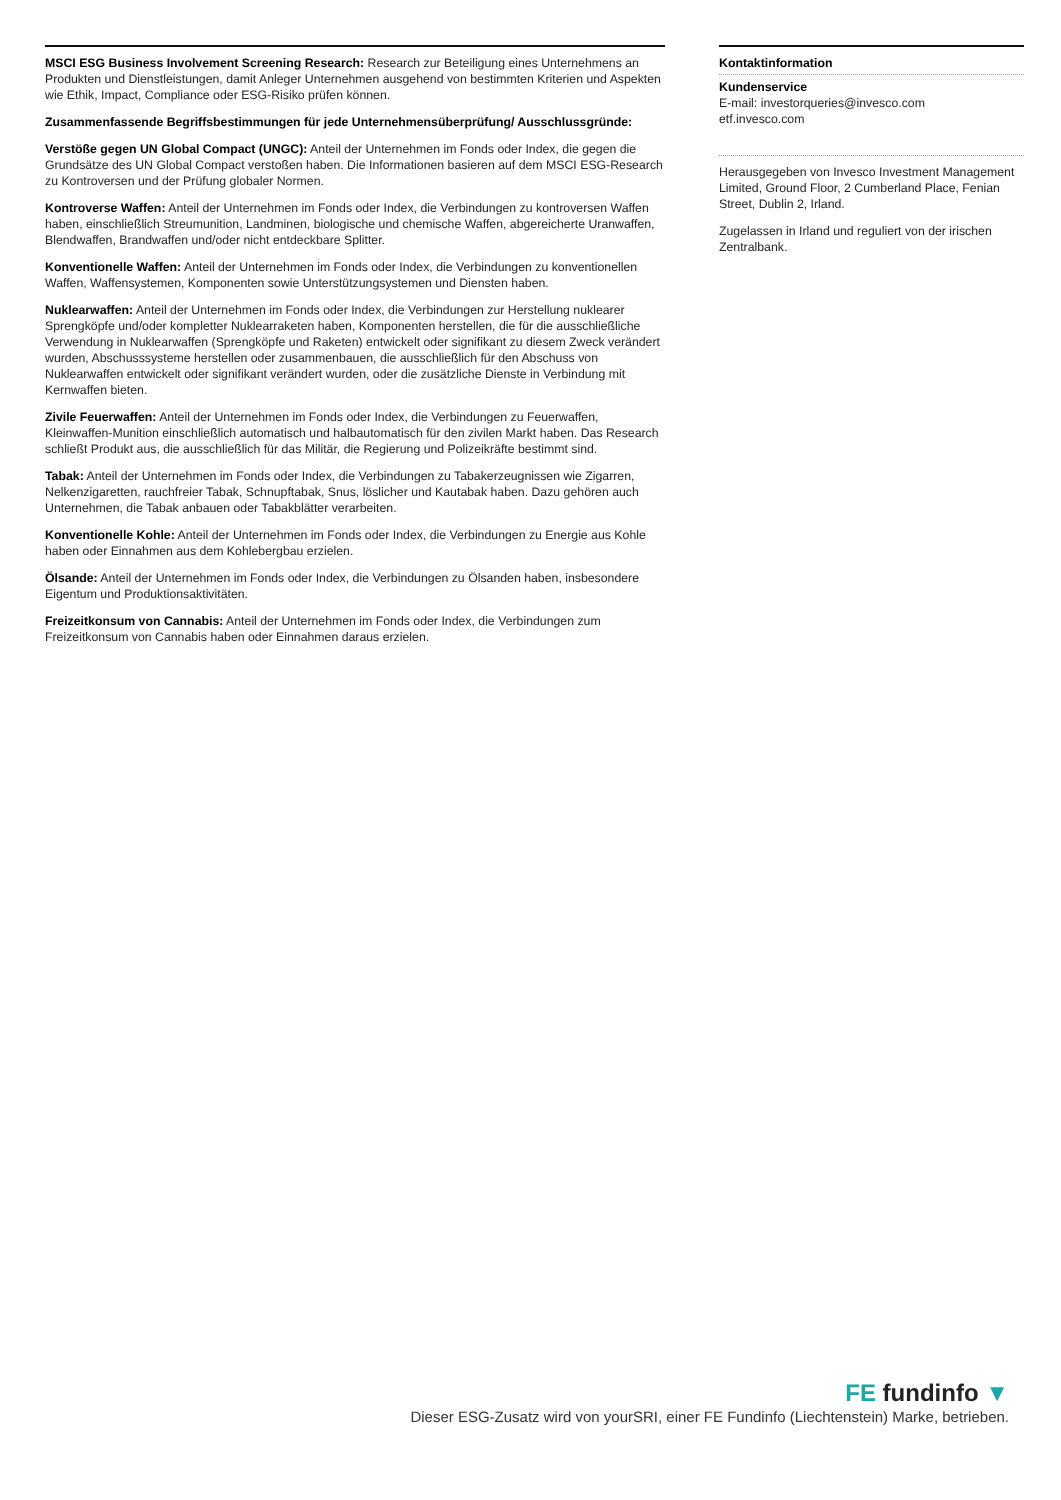MSCI ESG Business Involvement Screening Research: Research zur Beteiligung eines Unternehmens an Produkten und Dienstleistungen, damit Anleger Unternehmen ausgehend von bestimmten Kriterien und Aspekten wie Ethik, Impact, Compliance oder ESG-Risiko prüfen können.
Zusammenfassende Begriffsbestimmungen für jede Unternehmensüberprüfung/ Ausschlussgründe:
Verstöße gegen UN Global Compact (UNGC): Anteil der Unternehmen im Fonds oder Index, die gegen die Grundsätze des UN Global Compact verstoßen haben. Die Informationen basieren auf dem MSCI ESG-Research zu Kontroversen und der Prüfung globaler Normen.
Kontroverse Waffen: Anteil der Unternehmen im Fonds oder Index, die Verbindungen zu kontroversen Waffen haben, einschließlich Streumunition, Landminen, biologische und chemische Waffen, abgereicherte Uranwaffen, Blendwaffen, Brandwaffen und/oder nicht entdeckbare Splitter.
Konventionelle Waffen: Anteil der Unternehmen im Fonds oder Index, die Verbindungen zu konventionellen Waffen, Waffensystemen, Komponenten sowie Unterstützungsystemen und Diensten haben.
Nuklearwaffen: Anteil der Unternehmen im Fonds oder Index, die Verbindungen zur Herstellung nuklearer Sprengköpfe und/oder kompletter Nuklearraketen haben, Komponenten herstellen, die für die ausschließliche Verwendung in Nuklearwaffen (Sprengköpfe und Raketen) entwickelt oder signifikant zu diesem Zweck verändert wurden, Abschusssysteme herstellen oder zusammenbauen, die ausschließlich für den Abschuss von Nuklearwaffen entwickelt oder signifikant verändert wurden, oder die zusätzliche Dienste in Verbindung mit Kernwaffen bieten.
Zivile Feuerwaffen: Anteil der Unternehmen im Fonds oder Index, die Verbindungen zu Feuerwaffen, Kleinwaffen-Munition einschließlich automatisch und halbautomatisch für den zivilen Markt haben. Das Research schließt Produkt aus, die ausschließlich für das Militär, die Regierung und Polizeikräfte bestimmt sind.
Tabak: Anteil der Unternehmen im Fonds oder Index, die Verbindungen zu Tabakerzeugnissen wie Zigarren, Nelkenzigaretten, rauchfreier Tabak, Schnupftabak, Snus, löslicher und Kautabak haben. Dazu gehören auch Unternehmen, die Tabak anbauen oder Tabakblätter verarbeiten.
Konventionelle Kohle: Anteil der Unternehmen im Fonds oder Index, die Verbindungen zu Energie aus Kohle haben oder Einnahmen aus dem Kohlebergbau erzielen.
Ölsande: Anteil der Unternehmen im Fonds oder Index, die Verbindungen zu Ölsanden haben, insbesondere Eigentum und Produktionsaktivitäten.
Freizeitkonsum von Cannabis: Anteil der Unternehmen im Fonds oder Index, die Verbindungen zum Freizeitkonsum von Cannabis haben oder Einnahmen daraus erzielen.
Kontaktinformation
Kundenservice
E-mail: investorqueries@invesco.com
etf.invesco.com
Herausgegeben von Invesco Investment Management Limited, Ground Floor, 2 Cumberland Place, Fenian Street, Dublin 2, Irland.
Zugelassen in Irland und reguliert von der irischen Zentralbank.
FE fundinfo ▼
Dieser ESG-Zusatz wird von yourSRI, einer FE Fundinfo (Liechtenstein) Marke, betrieben.